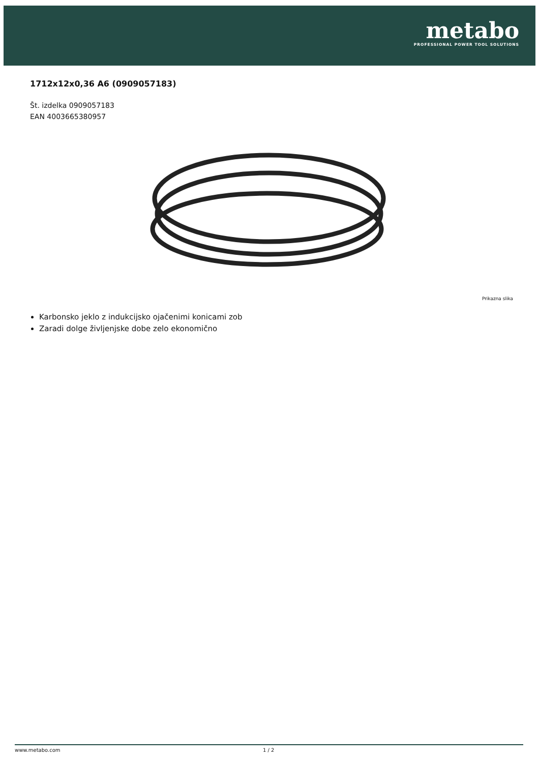metabo
PROFESSIONAL POWER TOOL SOLUTIONS
1712x12x0,36 A6 (0909057183)
Št. izdelka 0909057183
EAN 4003665380957
Prikazna slika
Karbonsko jeklo z indukcijsko ojačenimi konicami zob
Zaradi dolge življenjske dobe zelo ekonomično
www.metabo.com 1 / 2